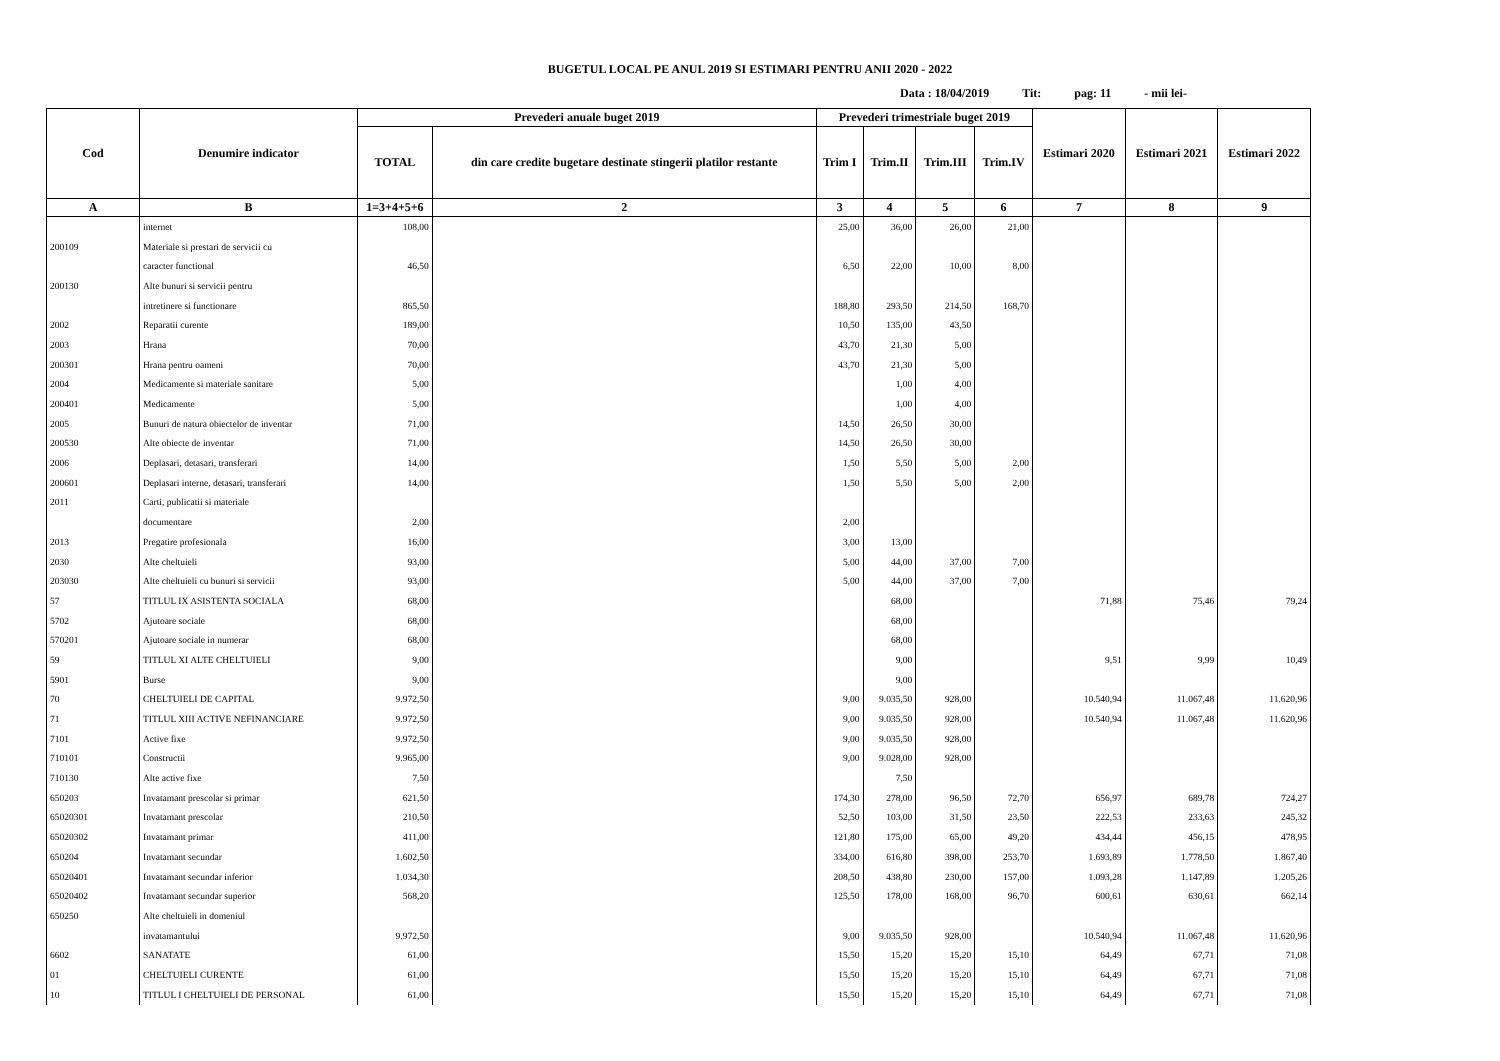BUGETUL LOCAL PE ANUL 2019 SI ESTIMARI PENTRU ANII 2020 - 2022
Data : 18/04/2019 Tit: pag: 11 - mii lei-
| Cod | Denumire indicator | Prevederi anuale buget 2019 | | Prevederi trimestriale buget 2019 | | | | Estimari 2020 | Estimari 2021 | Estimari 2022 |
| --- | --- | --- | --- | --- | --- | --- | --- | --- | --- | --- |
| | | TOTAL | din care credite bugetare destinate stingerii platilor restante | Trim I | Trim.II | Trim.III | Trim.IV | | | |
| A | B | 1=3+4+5+6 | 2 | 3 | 4 | 5 | 6 | 7 | 8 | 9 |
| | internet | 108,00 | | 25,00 | 36,00 | 26,00 | 21,00 | | | |
| 200109 | Materiale si prestari de servicii cu | | | | | | | | | |
| | caracter functional | 46,50 | | 6,50 | 22,00 | 10,00 | 8,00 | | | |
| 200130 | Alte bunuri si servicii pentru | | | | | | | | | |
| | intretinere si functionare | 865,50 | | 188,80 | 293,50 | 214,50 | 168,70 | | | |
| 2002 | Reparatii curente | 189,00 | | 10,50 | 135,00 | 43,50 | | | | |
| 2003 | Hrana | 70,00 | | 43,70 | 21,30 | 5,00 | | | | |
| 200301 | Hrana pentru oameni | 70,00 | | 43,70 | 21,30 | 5,00 | | | | |
| 2004 | Medicamente si materiale sanitare | 5,00 | | | 1,00 | 4,00 | | | | |
| 200401 | Medicamente | 5,00 | | | 1,00 | 4,00 | | | | |
| 2005 | Bunuri de natura obiectelor de inventar | 71,00 | | 14,50 | 26,50 | 30,00 | | | | |
| 200530 | Alte obiecte de inventar | 71,00 | | 14,50 | 26,50 | 30,00 | | | | |
| 2006 | Deplasari, detasari, transferari | 14,00 | | 1,50 | 5,50 | 5,00 | 2,00 | | | |
| 200601 | Deplasari interne, detasari, transferari | 14,00 | | 1,50 | 5,50 | 5,00 | 2,00 | | | |
| 2011 | Carti, publicatii si materiale | | | | | | | | | |
| | documentare | 2,00 | | 2,00 | | | | | | |
| 2013 | Pregatire profesionala | 16,00 | | 3,00 | 13,00 | | | | | |
| 2030 | Alte cheltuieli | 93,00 | | 5,00 | 44,00 | 37,00 | 7,00 | | | |
| 203030 | Alte cheltuieli cu bunuri si servicii | 93,00 | | 5,00 | 44,00 | 37,00 | 7,00 | | | |
| 57 | TITLUL IX ASISTENTA SOCIALA | 68,00 | | | 68,00 | | | 71,88 | 75,46 | 79,24 |
| 5702 | Ajutoare sociale | 68,00 | | | 68,00 | | | | | |
| 570201 | Ajutoare sociale in numerar | 68,00 | | | 68,00 | | | | | |
| 59 | TITLUL XI ALTE CHELTUIELI | 9,00 | | | 9,00 | | | 9,51 | 9,99 | 10,49 |
| 5901 | Burse | 9,00 | | | 9,00 | | | | | |
| 70 | CHELTUIELI DE CAPITAL | 9.972,50 | | 9,00 | 9.035,50 | 928,00 | | 10.540,94 | 11.067,48 | 11.620,96 |
| 71 | TITLUL XIII ACTIVE NEFINANCIARE | 9.972,50 | | 9,00 | 9.035,50 | 928,00 | | 10.540,94 | 11.067,48 | 11.620,96 |
| 7101 | Active fixe | 9.972,50 | | 9,00 | 9.035,50 | 928,00 | | | | |
| 710101 | Constructii | 9.965,00 | | 9,00 | 9.028,00 | 928,00 | | | | |
| 710130 | Alte active fixe | 7,50 | | | 7,50 | | | | | |
| 650203 | Invatamant prescolar si primar | 621,50 | | 174,30 | 278,00 | 96,50 | 72,70 | 656,97 | 689,78 | 724,27 |
| 65020301 | Invatamant prescolar | 210,50 | | 52,50 | 103,00 | 31,50 | 23,50 | 222,53 | 233,63 | 245,32 |
| 65020302 | Invatamant primar | 411,00 | | 121,80 | 175,00 | 65,00 | 49,20 | 434,44 | 456,15 | 478,95 |
| 650204 | Invatamant secundar | 1.602,50 | | 334,00 | 616,80 | 398,00 | 253,70 | 1.693,89 | 1.778,50 | 1.867,40 |
| 65020401 | Invatamant secundar inferior | 1.034,30 | | 208,50 | 438,80 | 230,00 | 157,00 | 1.093,28 | 1.147,89 | 1.205,26 |
| 65020402 | Invatamant secundar superior | 568,20 | | 125,50 | 178,00 | 168,00 | 96,70 | 600,61 | 630,61 | 662,14 |
| 650250 | Alte cheltuieli in domeniul | | | | | | | | | |
| | invatamantului | 9.972,50 | | 9,00 | 9.035,50 | 928,00 | | 10.540,94 | 11.067,48 | 11.620,96 |
| 6602 | SANATATE | 61,00 | | 15,50 | 15,20 | 15,20 | 15,10 | 64,49 | 67,71 | 71,08 |
| 01 | CHELTUIELI CURENTE | 61,00 | | 15,50 | 15,20 | 15,20 | 15,10 | 64,49 | 67,71 | 71,08 |
| 10 | TITLUL I CHELTUIELI DE PERSONAL | 61,00 | | 15,50 | 15,20 | 15,20 | 15,10 | 64,49 | 67,71 | 71,08 |